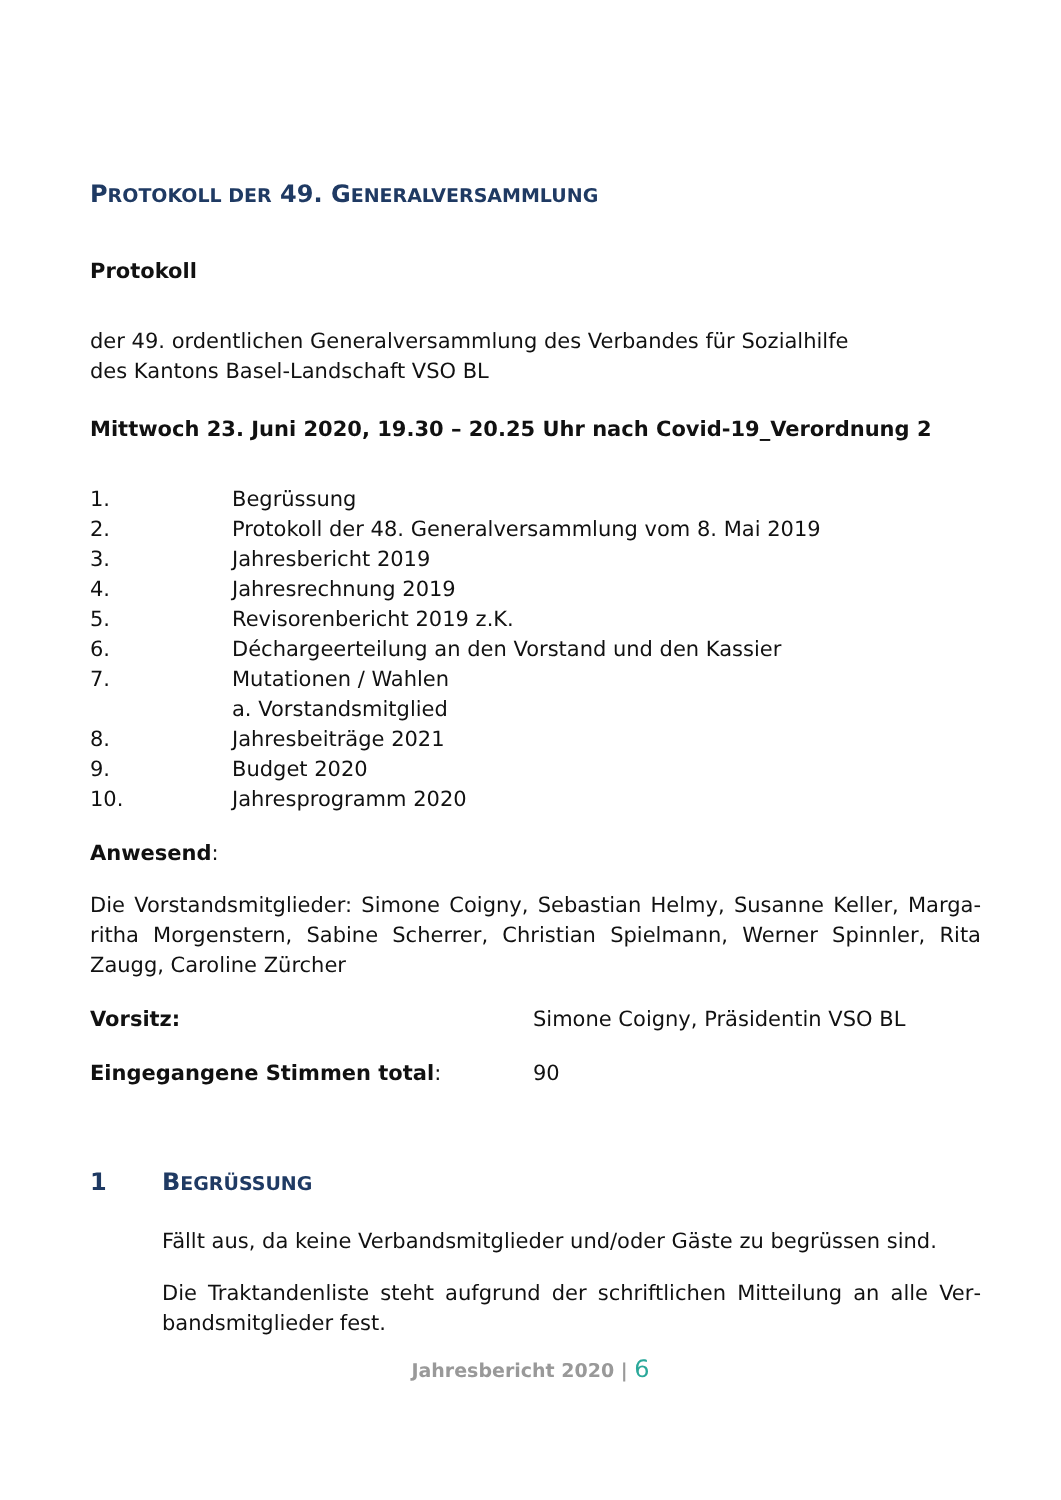PROTOKOLL DER 49. GENERALVERSAMMLUNG
Protokoll
der 49. ordentlichen Generalversammlung des Verbandes für Sozialhilfe
des Kantons Basel-Landschaft VSO BL
Mittwoch 23. Juni 2020, 19.30 – 20.25 Uhr nach Covid-19_Verordnung 2
1. Begrüssung
2. Protokoll der 48. Generalversammlung vom 8. Mai 2019
3. Jahresbericht 2019
4. Jahresrechnung 2019
5. Revisorenbericht 2019 z.K.
6. Déchargeerteilung an den Vorstand und den Kassier
7. Mutationen / Wahlen
a. Vorstandsmitglied
8. Jahresbeiträge 2021
9. Budget 2020
10. Jahresprogramm 2020
Anwesend:
Die Vorstandsmitglieder: Simone Coigny, Sebastian Helmy, Susanne Keller, Marga­ritha Morgenstern, Sabine Scherrer, Christian Spielmann, Werner Spinnler, Rita Zaugg, Caroline Zürcher
Vorsitz: Simone Coigny, Präsidentin VSO BL
Eingegangene Stimmen total: 90
1 BEGRÜSSUNG
Fällt aus, da keine Verbandsmitglieder und/oder Gäste zu begrüssen sind.
Die Traktandenliste steht aufgrund der schriftlichen Mitteilung an alle Ver­bandsmitglieder fest.
Jahresbericht 2020 | 6